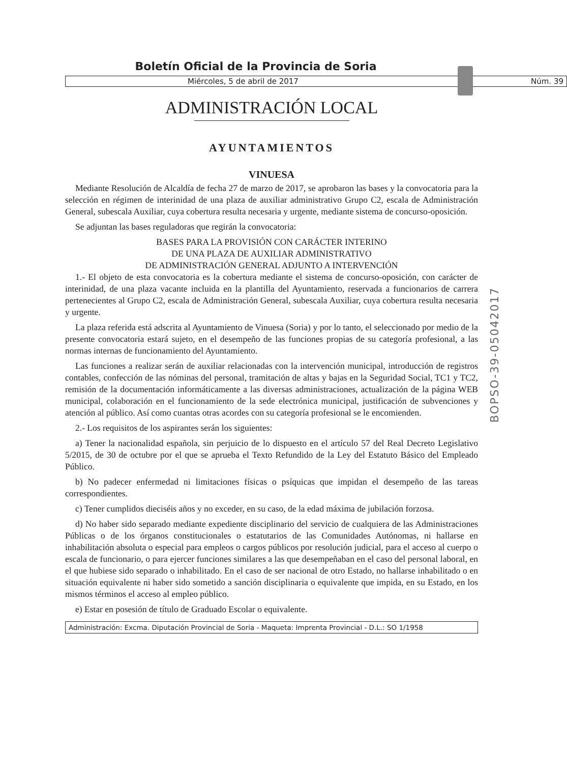Boletín Oficial de la Provincia de Soria
Miércoles, 5 de abril de 2017 Núm. 39
ADMINISTRACIÓN LOCAL
AYUNTAMIENTOS
VINUESA
Mediante Resolución de Alcaldía de fecha 27 de marzo de 2017, se aprobaron las bases y la convocatoria para la selección en régimen de interinidad de una plaza de auxiliar administrativo Grupo C2, escala de Administración General, subescala Auxiliar, cuya cobertura resulta necesaria y urgente, mediante sistema de concurso-oposición.
Se adjuntan las bases reguladoras que regirán la convocatoria:
BASES PARA LA PROVISIÓN CON CARÁCTER INTERINO
DE UNA PLAZA DE AUXILIAR ADMINISTRATIVO
DE ADMINISTRACIÓN GENERAL ADJUNTO A INTERVENCIÓN
1.- El objeto de esta convocatoria es la cobertura mediante el sistema de concurso-oposición, con carácter de interinidad, de una plaza vacante incluida en la plantilla del Ayuntamiento, reservada a funcionarios de carrera pertenecientes al Grupo C2, escala de Administración General, subescala Auxiliar, cuya cobertura resulta necesaria y urgente.
La plaza referida está adscrita al Ayuntamiento de Vinuesa (Soria) y por lo tanto, el seleccionado por medio de la presente convocatoria estará sujeto, en el desempeño de las funciones propias de su categoría profesional, a las normas internas de funcionamiento del Ayuntamiento.
Las funciones a realizar serán de auxiliar relacionadas con la intervención municipal, introducción de registros contables, confección de las nóminas del personal, tramitación de altas y bajas en la Seguridad Social, TC1 y TC2, remisión de la documentación informáticamente a las diversas administraciones, actualización de la página WEB municipal, colaboración en el funcionamiento de la sede electrónica municipal, justificación de subvenciones y atención al público. Así como cuantas otras acordes con su categoría profesional se le encomienden.
2.- Los requisitos de los aspirantes serán los siguientes:
a) Tener la nacionalidad española, sin perjuicio de lo dispuesto en el artículo 57 del Real Decreto Legislativo 5/2015, de 30 de octubre por el que se aprueba el Texto Refundido de la Ley del Estatuto Básico del Empleado Público.
b) No padecer enfermedad ni limitaciones físicas o psíquicas que impidan el desempeño de las tareas correspondientes.
c) Tener cumplidos dieciséis años y no exceder, en su caso, de la edad máxima de jubilación forzosa.
d) No haber sido separado mediante expediente disciplinario del servicio de cualquiera de las Administraciones Públicas o de los órganos constitucionales o estatutarios de las Comunidades Autónomas, ni hallarse en inhabilitación absoluta o especial para empleos o cargos públicos por resolución judicial, para el acceso al cuerpo o escala de funcionario, o para ejercer funciones similares a las que desempeñaban en el caso del personal laboral, en el que hubiese sido separado o inhabilitado. En el caso de ser nacional de otro Estado, no hallarse inhabilitado o en situación equivalente ni haber sido sometido a sanción disciplinaria o equivalente que impida, en su Estado, en los mismos términos el acceso al empleo público.
e) Estar en posesión de título de Graduado Escolar o equivalente.
Administración: Excma. Diputación Provincial de Soria - Maqueta: Imprenta Provincial - D.L.: SO 1/1958
BOPSO-39-05042017